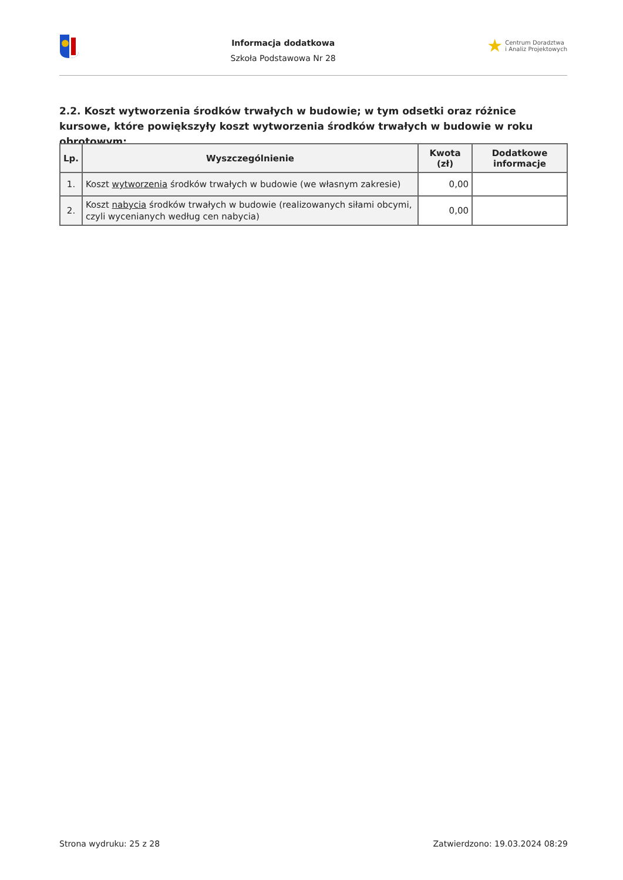Informacja dodatkowa
Szkoła Podstawowa Nr 28
★ Centrum Doradztwa
i Analiz Projektowych
2.2. Koszt wytworzenia środków trwałych w budowie; w tym odsetki oraz różnice kursowe, które powiększyły koszt wytworzenia środków trwałych w budowie w roku obrotowym:
| Lp. | Wyszczególnienie | Kwota (zł) | Dodatkowe informacje |
| --- | --- | --- | --- |
| 1. | Koszt wytworzenia środków trwałych w budowie (we własnym zakresie) | 0,00 | |
| 2. | Koszt nabycia środków trwałych w budowie (realizowanych siłami obcymi, czyli wycenianych według cen nabycia) | 0,00 | |
Strona wydruku: 25 z 28 Zatwierdzono: 19.03.2024 08:29